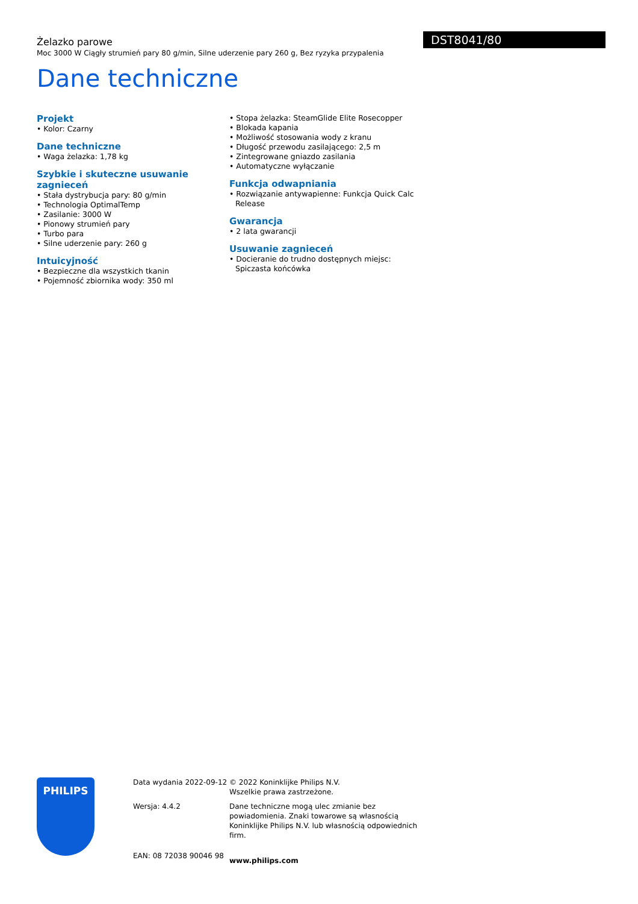Żelazko parowe
Moc 3000 W Ciągły strumień pary 80 g/min, Silne uderzenie pary 260 g, Bez ryzyka przypalenia
Dane techniczne
DST8041/80
Projekt
• Kolor: Czarny
Dane techniczne
• Waga żelazka: 1,78 kg
Szybkie i skuteczne usuwanie zagnieceń
• Stała dystrybucja pary: 80 g/min
• Technologia OptimalTemp
• Zasilanie: 3000 W
• Pionowy strumień pary
• Turbo para
• Silne uderzenie pary: 260 g
Intuicyjność
• Bezpieczne dla wszystkich tkanin
• Pojemność zbiornika wody: 350 ml
• Stopa żelazka: SteamGlide Elite Rosecopper
• Blokada kapania
• Możliwość stosowania wody z kranu
• Długość przewodu zasilającego: 2,5 m
• Zintegrowane gniazdo zasilania
• Automatyczne wyłączanie
Funkcja odwapniania
• Rozwiązanie antywapienne: Funkcja Quick Calc Release
Gwarancja
• 2 lata gwarancji
Usuwanie zagnieceń
• Docieranie do trudno dostępnych miejsc: Spiczasta końcówka
PHILIPS
Data wydania 2022-09-12
Wersja: 4.4.2
EAN: 08 72038 90046 98
© 2022 Koninklijke Philips N.V.
Wszelkie prawa zastrzeżone.
Dane techniczne mogą ulec zmianie bez powiadomienia. Znaki towarowe są własnością Koninklijke Philips N.V. lub własnością odpowiednich firm.
www.philips.com